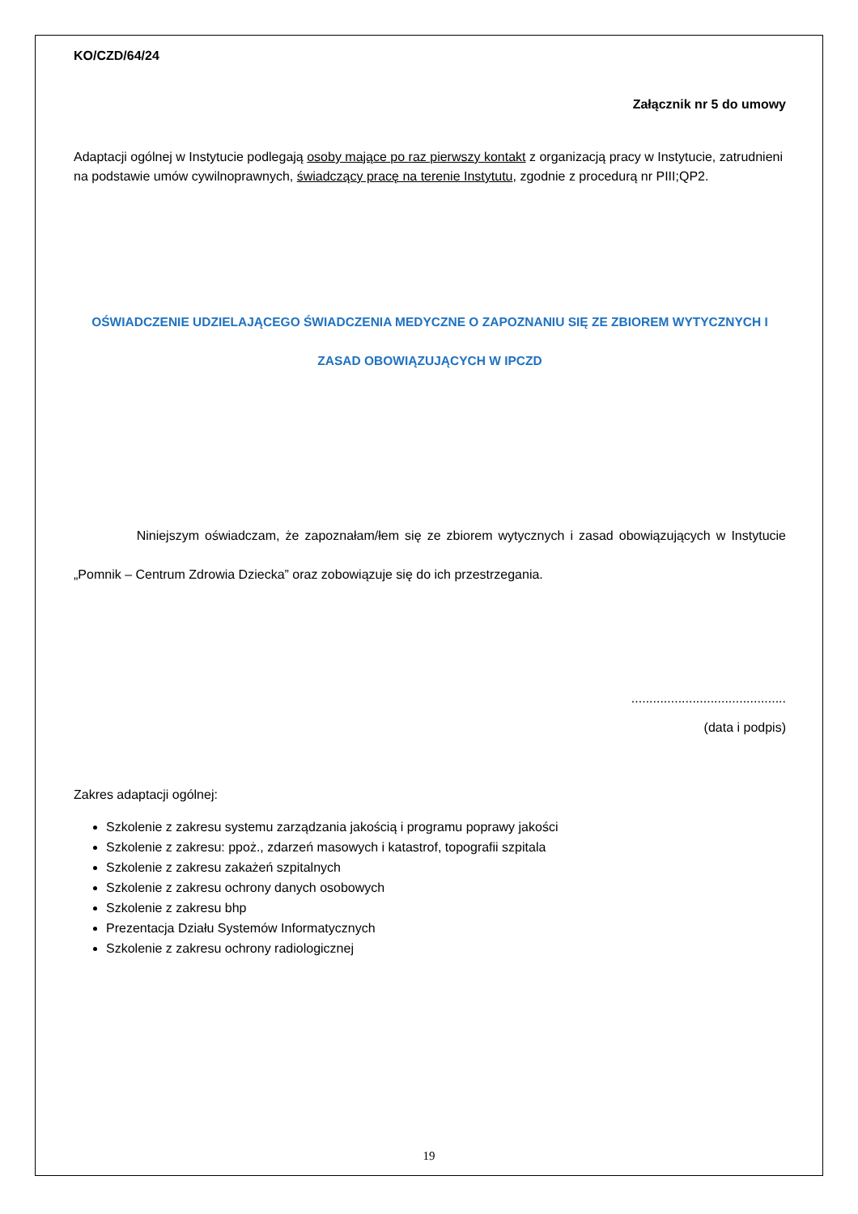KO/CZD/64/24
Załącznik nr 5 do umowy
Adaptacji ogólnej w Instytucie podlegają osoby mające po raz pierwszy kontakt z organizacją pracy w Instytucie, zatrudnieni na podstawie umów cywilnoprawnych, świadczący pracę na terenie Instytutu, zgodnie z procedurą nr PIII;QP2.
OŚWIADCZENIE UDZIELAJĄCEGO ŚWIADCZENIA MEDYCZNE O ZAPOZNANIU SIĘ ZE ZBIOREM WYTYCZNYCH I
ZASAD OBOWIĄZUJĄCYCH W IPCZD
Niniejszym oświadczam, że zapoznałam/łem się ze zbiorem wytycznych i zasad obowiązujących w Instytucie „Pomnik – Centrum Zdrowia Dziecka” oraz zobowiązuje się do ich przestrzegania.
...........................................
(data i podpis)
Zakres adaptacji ogólnej:
Szkolenie z zakresu systemu zarządzania jakością i programu poprawy jakości
Szkolenie z zakresu: ppoż., zdarzeń masowych i katastrof, topografii szpitala
Szkolenie z zakresu zakażeń szpitalnych
Szkolenie z zakresu ochrony danych osobowych
Szkolenie z zakresu bhp
Prezentacja Działu Systemów Informatycznych
Szkolenie z zakresu ochrony radiologicznej
19